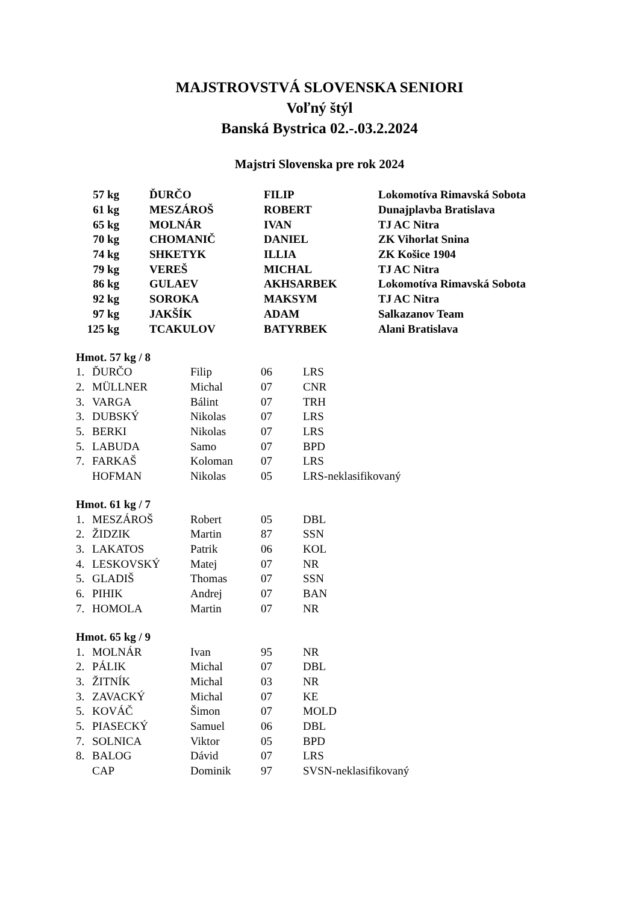MAJSTROVSTVÁ SLOVENSKA SENIORI
Voľný štýl
Banská Bystrica 02.-.03.2.2024
Majstri Slovenska pre rok 2024
| 57 kg | ĎURČO | FILIP | Lokomotíva Rimavská Sobota |
| 61 kg | MESZÁROŠ | ROBERT | Dunajplavba Bratislava |
| 65 kg | MOLNÁR | IVAN | TJ AC Nitra |
| 70 kg | CHOMANIČ | DANIEL | ZK Vihorlat Snina |
| 74 kg | SHKETYK | ILLIA | ZK Košice 1904 |
| 79 kg | VEREŠ | MICHAL | TJ AC Nitra |
| 86 kg | GULAEV | AKHSARBEK | Lokomotíva Rimavská Sobota |
| 92 kg | SOROKA | MAKSYM | TJ AC Nitra |
| 97 kg | JAKŠÍK | ADAM | Salkazanov Team |
| 125 kg | TCAKULOV | BATYRBEK | Alani Bratislava |
Hmot. 57 kg / 8
| 1. | ĎURČO | Filip | 06 | LRS |
| 2. | MÜLLNER | Michal | 07 | CNR |
| 3. | VARGA | Bálint | 07 | TRH |
| 3. | DUBSKÝ | Nikolas | 07 | LRS |
| 5. | BERKI | Nikolas | 07 | LRS |
| 5. | LABUDA | Samo | 07 | BPD |
| 7. | FARKAŠ | Koloman | 07 | LRS |
| | HOFMAN | Nikolas | 05 | LRS-neklasifikovaný |
Hmot. 61 kg / 7
| 1. | MESZÁROŠ | Robert | 05 | DBL |
| 2. | ŽIDZIK | Martin | 87 | SSN |
| 3. | LAKATOS | Patrik | 06 | KOL |
| 4. | LESKOVSKÝ | Matej | 07 | NR |
| 5. | GLADIŠ | Thomas | 07 | SSN |
| 6. | PIHIK | Andrej | 07 | BAN |
| 7. | HOMOLA | Martin | 07 | NR |
Hmot. 65 kg / 9
| 1. | MOLNÁR | Ivan | 95 | NR |
| 2. | PÁLIK | Michal | 07 | DBL |
| 3. | ŽITNÍK | Michal | 03 | NR |
| 3. | ZAVACKÝ | Michal | 07 | KE |
| 5. | KOVÁČ | Šimon | 07 | MOLD |
| 5. | PIASECKÝ | Samuel | 06 | DBL |
| 7. | SOLNICA | Viktor | 05 | BPD |
| 8. | BALOG | Dávid | 07 | LRS |
| | CAP | Dominik | 97 | SVSN-neklasifikovaný |